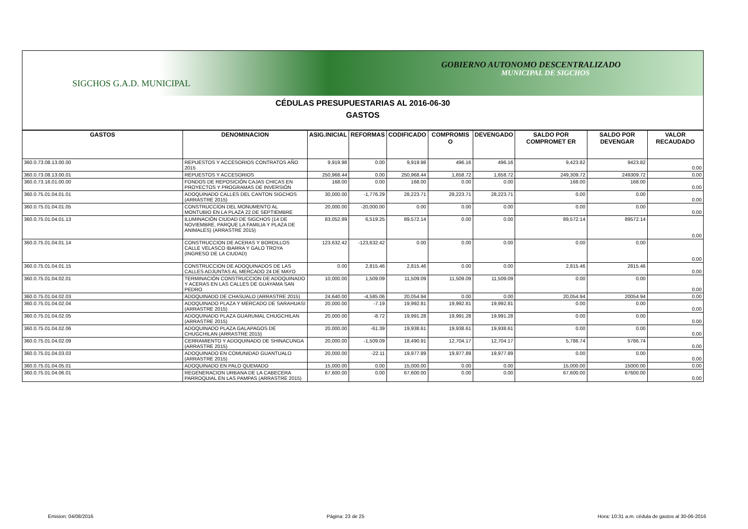GOBIERNO AUTONOMO DESCENTRALIZADO
MUNICIPAL DE SIGCHOS
SIGCHOS G.A.D. MUNICIPAL
CÉDULAS PRESUPUESTARIAS AL 2016-06-30
GASTOS
| GASTOS | DENOMINACION | ASIG.INICIAL | REFORMAS | CODIFICADO | COMPROMIS O | DEVENGADO | SALDO POR COMPROMET ER | SALDO POR DEVENGAR | VALOR RECAUDADO |
| --- | --- | --- | --- | --- | --- | --- | --- | --- | --- |
| 360.0.73.08.13.00.00 | REPUESTOS Y ACCESORIOS CONTRATOS AÑO 2015 | 9,919.98 | 0.00 | 9,919.98 | 496.16 | 496.16 | 9,423.82 | 9423.82 | 0.00 |
| 360.0.73.08.13.00.01 | REPUESTOS Y ACCESORIOS | 250,968.44 | 0.00 | 250,968.44 | 1,658.72 | 1,658.72 | 249,309.72 | 249309.72 | 0.00 |
| 360.0.73.16.01.00.00 | FONDOS DE REPOSICIÓN CAJAS CHICAS EN PROYECTOS Y PROGRAMAS DE INVERSIÓN | 168.00 | 0.00 | 168.00 | 0.00 | 0.00 | 168.00 | 168.00 | 0.00 |
| 360.0.75.01.04.01.01 | ADOQUINADO CALLES DEL CANTON SIGCHOS (ARRASTRE 2015) | 30,000.00 | -1,776.29 | 28,223.71 | 28,223.71 | 28,223.71 | 0.00 | 0.00 | 0.00 |
| 360.0.75.01.04.01.05 | CONSTRUCCION DEL MONUMENTO AL MONTUBIO EN LA PLAZA 22 DE SEPTIEMBRE | 20,000.00 | -20,000.00 | 0.00 | 0.00 | 0.00 | 0.00 | 0.00 | 0.00 |
| 360.0.75.01.04.01.13 | ILUMINACIÓN CIUDAD DE SIGCHOS (14 DE NOVIEMBRE, PARQUE LA FAMILIA Y PLAZA DE ANIMALES) (ARRASTRE 2015) | 83,052.89 | 6,519.25 | 89,572.14 | 0.00 | 0.00 | 89,572.14 | 89572.14 | 0.00 |
| 360.0.75.01.04.01.14 | CONSTRUCCION DE ACERAS Y BORDILLOS CALLE VELASCO IBARRA Y GALO TROYA (INGRESO DE LA CIUDAD) | 123,632.42 | -123,632.42 | 0.00 | 0.00 | 0.00 | 0.00 | 0.00 | 0.00 |
| 360.0.75.01.04.01.15 | CONSTRUCCION DE ADOQUINADOS DE LAS CALLES ADJUNTAS AL MERCADO 24 DE MAYO | 0.00 | 2,815.46 | 2,815.46 | 0.00 | 0.00 | 2,815.46 | 2815.46 | 0.00 |
| 360.0.75.01.04.02.01 | TERMINACIÓN CONSTRUCCION DE ADOQUINADO Y ACERAS EN LAS CALLES DE GUAYAMA SAN PEDRO | 10,000.00 | 1,509.09 | 11,509.09 | 11,509.09 | 11,509.09 | 0.00 | 0.00 | 0.00 |
| 360.0.75.01.04.02.03 | ADOQUINADO DE CHASUALO (ARRASTRE 2015) | 24,640.00 | -4,585.06 | 20,054.94 | 0.00 | 0.00 | 20,054.94 | 20054.94 | 0.00 |
| 360.0.75.01.04.02.04 | ADOQUINADO PLAZA Y MERCADO DE SARAHUASI (ARRASTRE 2015) | 20,000.00 | -7.19 | 19,992.81 | 19,992.81 | 19,992.81 | 0.00 | 0.00 | 0.00 |
| 360.0.75.01.04.02.05 | ADOQUINADO PLAZA GUARUMAL CHUGCHILAN (ARRASTRE 2015) | 20,000.00 | -8.72 | 19,991.28 | 19,991.28 | 19,991.28 | 0.00 | 0.00 | 0.00 |
| 360.0.75.01.04.02.06 | ADOQUINADO PLAZA GALAPAGOS DE CHUGCHILAN (ARRASTRE 2015) | 20,000.00 | -61.39 | 19,938.61 | 19,938.61 | 19,938.61 | 0.00 | 0.00 | 0.00 |
| 360.0.75.01.04.02.09 | CERRAMIENTO Y ADOQUINADO DE SHINACUNGA (ARRASTRE 2015) | 20,000.00 | -1,509.09 | 18,490.91 | 12,704.17 | 12,704.17 | 5,786.74 | 5786.74 | 0.00 |
| 360.0.75.01.04.03.03 | ADOQUINADO EN COMUNIDAD GUANTUALO (ARRASTRE 2015) | 20,000.00 | -22.11 | 19,977.89 | 19,977.89 | 19,977.89 | 0.00 | 0.00 | 0.00 |
| 360.0.75.01.04.05.01 | ADOQUINADO EN PALO QUEMADO | 15,000.00 | 0.00 | 15,000.00 | 0.00 | 0.00 | 15,000.00 | 15000.00 | 0.00 |
| 360.0.75.01.04.06.01 | REGENERACION URBANA DE LA CABECERA PARROQUIAL EN LAS PAMPAS (ARRASTRE 2015) | 67,600.00 | 0.00 | 67,600.00 | 0.00 | 0.00 | 67,600.00 | 67600.00 | 0.00 |
Emision: 04/08/2016 Página: 23 de 25 Hora: 10:31 a.m. cédula de gastos al 30-06-2016